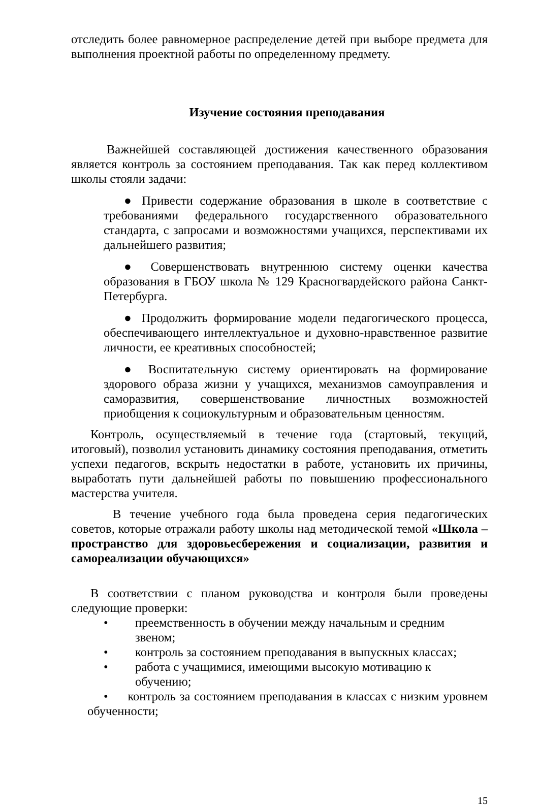отследить более равномерное распределение детей при выборе предмета для выполнения проектной работы по определенному предмету.
Изучение состояния преподавания
Важнейшей составляющей достижения качественного образования является контроль за состоянием преподавания. Так как перед коллективом школы стояли задачи:
● Привести содержание образования в школе в соответствие с требованиями федерального государственного образовательного стандарта, с запросами и возможностями учащихся, перспективами их дальнейшего развития;
● Совершенствовать внутреннюю систему оценки качества образования в ГБОУ школа № 129 Красногвардейского района Санкт-Петербурга.
● Продолжить формирование модели педагогического процесса, обеспечивающего интеллектуальное и духовно-нравственное развитие личности, ее креативных способностей;
● Воспитательную систему ориентировать на формирование здорового образа жизни у учащихся, механизмов самоуправления и саморазвития, совершенствование личностных возможностей приобщения к социокультурным и образовательным ценностям.
Контроль, осуществляемый в течение года (стартовый, текущий, итоговый), позволил установить динамику состояния преподавания, отметить успехи педагогов, вскрыть недостатки в работе, установить их причины, выработать пути дальнейшей работы по повышению профессионального мастерства учителя.
В течение учебного года была проведена серия педагогических советов, которые отражали работу школы над методической темой «Школа – пространство для здоровьесбережения и социализации, развития и самореализации обучающихся»
В соответствии с планом руководства и контроля были проведены следующие проверки:
• преемственность в обучении между начальным и средним звеном;
• контроль за состоянием преподавания в выпускных классах;
• работа с учащимися, имеющими высокую мотивацию к обучению;
• контроль за состоянием преподавания в классах с низким уровнем обученности;
15